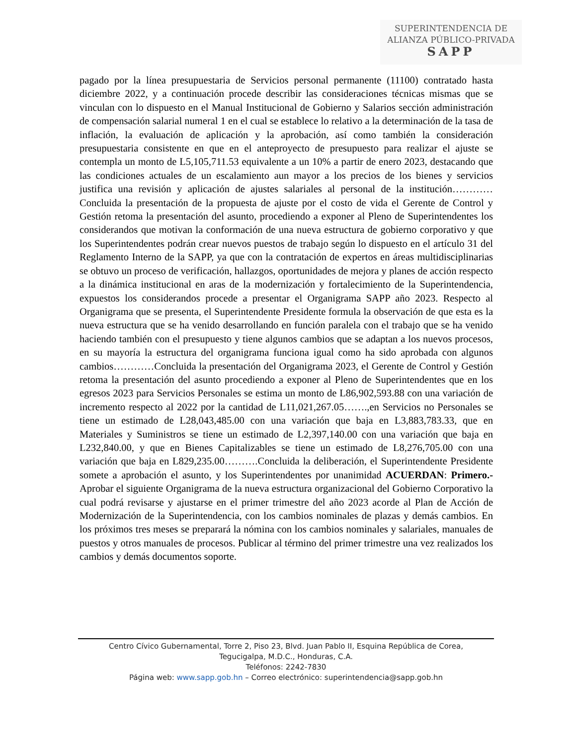SUPERINTENDENCIA DE
ALIANZA PÚBLICO-PRIVADA
SAPP
pagado por la línea presupuestaria de Servicios personal permanente (11100) contratado hasta diciembre 2022, y a continuación procede describir las consideraciones técnicas mismas que se vinculan con lo dispuesto en el Manual Institucional de Gobierno y Salarios sección administración de compensación salarial numeral 1 en el cual se establece lo relativo a la determinación de la tasa de inflación, la evaluación de aplicación y la aprobación, así como también la consideración presupuestaria consistente en que en el anteproyecto de presupuesto para realizar el ajuste se contempla un monto de L5,105,711.53 equivalente a un 10% a partir de enero 2023, destacando que las condiciones actuales de un escalamiento aun mayor a los precios de los bienes y servicios justifica una revisión y aplicación de ajustes salariales al personal de la institución…………Concluida la presentación de la propuesta de ajuste por el costo de vida el Gerente de Control y Gestión retoma la presentación del asunto, procediendo a exponer al Pleno de Superintendentes los considerandos que motivan la conformación de una nueva estructura de gobierno corporativo y que los Superintendentes podrán crear nuevos puestos de trabajo según lo dispuesto en el artículo 31 del Reglamento Interno de la SAPP, ya que con la contratación de expertos en áreas multidisciplinarias se obtuvo un proceso de verificación, hallazgos, oportunidades de mejora y planes de acción respecto a la dinámica institucional en aras de la modernización y fortalecimiento de la Superintendencia, expuestos los considerandos procede a presentar el Organigrama SAPP año 2023. Respecto al Organigrama que se presenta, el Superintendente Presidente formula la observación de que esta es la nueva estructura que se ha venido desarrollando en función paralela con el trabajo que se ha venido haciendo también con el presupuesto y tiene algunos cambios que se adaptan a los nuevos procesos, en su mayoría la estructura del organigrama funciona igual como ha sido aprobada con algunos cambios…………Concluida la presentación del Organigrama 2023, el Gerente de Control y Gestión retoma la presentación del asunto procediendo a exponer al Pleno de Superintendentes que en los egresos 2023 para Servicios Personales se estima un monto de L86,902,593.88 con una variación de incremento respecto al 2022 por la cantidad de L11,021,267.05…….,en Servicios no Personales se tiene un estimado de L28,043,485.00 con una variación que baja en L3,883,783.33, que en Materiales y Suministros se tiene un estimado de L2,397,140.00 con una variación que baja en L232,840.00, y que en Bienes Capitalizables se tiene un estimado de L8,276,705.00 con una variación que baja en L829,235.00……….Concluida la deliberación, el Superintendente Presidente somete a aprobación el asunto, y los Superintendentes por unanimidad ACUERDAN: Primero.- Aprobar el siguiente Organigrama de la nueva estructura organizacional del Gobierno Corporativo la cual podrá revisarse y ajustarse en el primer trimestre del año 2023 acorde al Plan de Acción de Modernización de la Superintendencia, con los cambios nominales de plazas y demás cambios. En los próximos tres meses se preparará la nómina con los cambios nominales y salariales, manuales de puestos y otros manuales de procesos. Publicar al término del primer trimestre una vez realizados los cambios y demás documentos soporte.
Centro Cívico Gubernamental, Torre 2, Piso 23, Blvd. Juan Pablo II, Esquina República de Corea,
Tegucigalpa, M.D.C., Honduras, C.A.
Teléfonos: 2242-7830
Página web: www.sapp.gob.hn – Correo electrónico: superintendencia@sapp.gob.hn